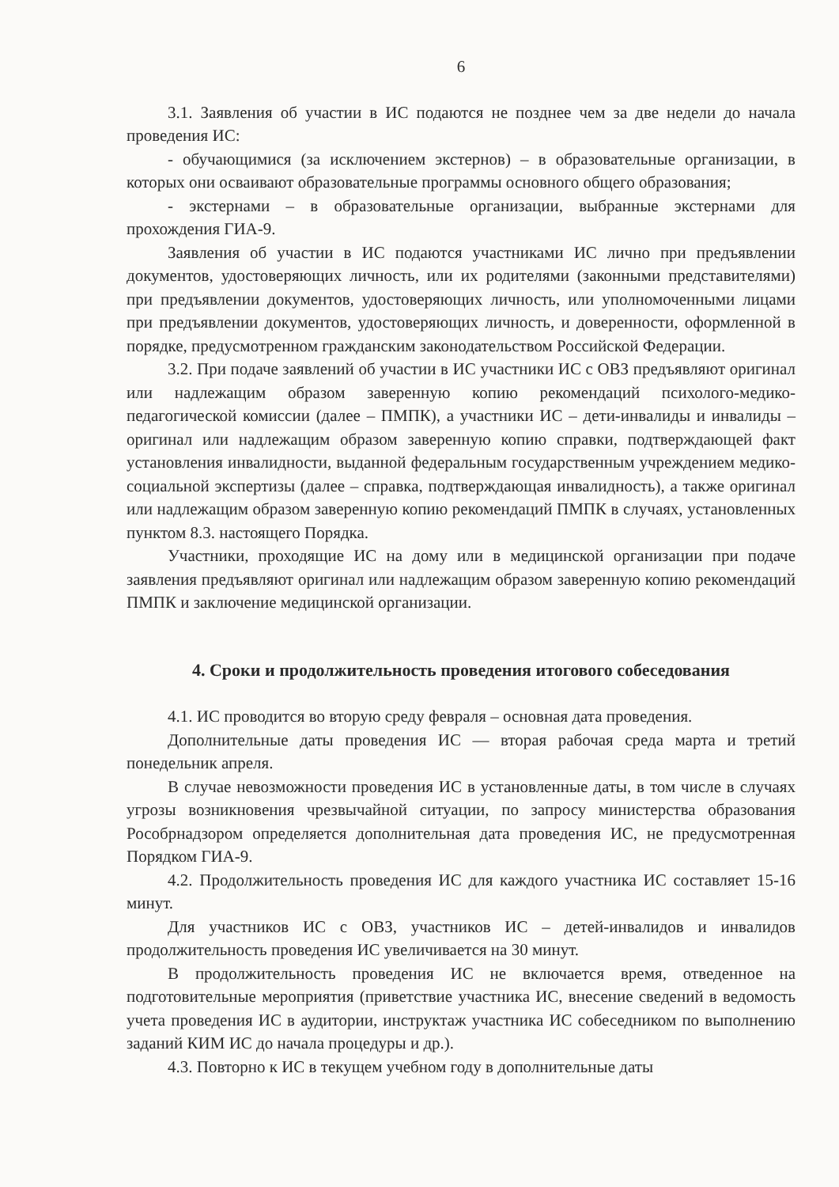6
3.1. Заявления об участии в ИС подаются не позднее чем за две недели до начала проведения ИС:
- обучающимися (за исключением экстернов) – в образовательные организации, в которых они осваивают образовательные программы основного общего образования;
- экстернами – в образовательные организации, выбранные экстернами для прохождения ГИА-9.
Заявления об участии в ИС подаются участниками ИС лично при предъявлении документов, удостоверяющих личность, или их родителями (законными представителями) при предъявлении документов, удостоверяющих личность, или уполномоченными лицами при предъявлении документов, удостоверяющих личность, и доверенности, оформленной в порядке, предусмотренном гражданским законодательством Российской Федерации.
3.2. При подаче заявлений об участии в ИС участники ИС с ОВЗ предъявляют оригинал или надлежащим образом заверенную копию рекомендаций психолого-медико-педагогической комиссии (далее – ПМПК), а участники ИС – дети-инвалиды и инвалиды – оригинал или надлежащим образом заверенную копию справки, подтверждающей факт установления инвалидности, выданной федеральным государственным учреждением медико-социальной экспертизы (далее – справка, подтверждающая инвалидность), а также оригинал или надлежащим образом заверенную копию рекомендаций ПМПК в случаях, установленных пунктом 8.3. настоящего Порядка.
Участники, проходящие ИС на дому или в медицинской организации при подаче заявления предъявляют оригинал или надлежащим образом заверенную копию рекомендаций ПМПК и заключение медицинской организации.
4. Сроки и продолжительность проведения итогового собеседования
4.1. ИС проводится во вторую среду февраля – основная дата проведения.
Дополнительные даты проведения ИС — вторая рабочая среда марта и третий понедельник апреля.
В случае невозможности проведения ИС в установленные даты, в том числе в случаях угрозы возникновения чрезвычайной ситуации, по запросу министерства образования Рособрнадзором определяется дополнительная дата проведения ИС, не предусмотренная Порядком ГИА-9.
4.2. Продолжительность проведения ИС для каждого участника ИС составляет 15-16 минут.
Для участников ИС с ОВЗ, участников ИС – детей-инвалидов и инвалидов продолжительность проведения ИС увеличивается на 30 минут.
В продолжительность проведения ИС не включается время, отведенное на подготовительные мероприятия (приветствие участника ИС, внесение сведений в ведомость учета проведения ИС в аудитории, инструктаж участника ИС собеседником по выполнению заданий КИМ ИС до начала процедуры и др.).
4.3. Повторно к ИС в текущем учебном году в дополнительные даты